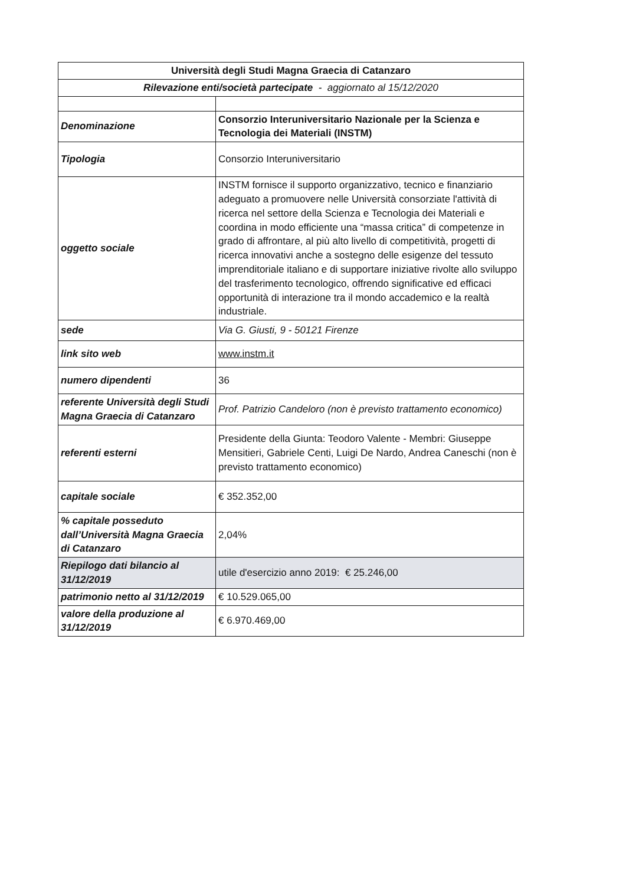| Università degli Studi Magna Graecia di Catanzaro | |
| Rilevazione enti/società partecipate - aggiornato al 15/12/2020 | |
| Denominazione | Consorzio Interuniversitario Nazionale per la Scienza e Tecnologia dei Materiali (INSTM) |
| Tipologia | Consorzio Interuniversitario |
| oggetto sociale | INSTM fornisce il supporto organizzativo, tecnico e finanziario adeguato a promuovere nelle Università consorziate l'attività di ricerca nel settore della Scienza e Tecnologia dei Materiali e coordina in modo efficiente una “massa critica” di competenze in grado di affrontare, al più alto livello di competitività, progetti di ricerca innovativi anche a sostegno delle esigenze del tessuto imprenditoriale italiano e di supportare iniziative rivolte allo sviluppo del trasferimento tecnologico, offrendo significative ed efficaci opportunità di interazione tra il mondo accademico e la realtà industriale. |
| sede | Via G. Giusti, 9 - 50121 Firenze |
| link sito web | www.instm.it |
| numero dipendenti | 36 |
| referente Università degli Studi Magna Graecia di Catanzaro | Prof. Patrizio Candeloro (non è previsto trattamento economico) |
| referenti esterni | Presidente della Giunta: Teodoro Valente - Membri: Giuseppe Mensitieri, Gabriele Centi, Luigi De Nardo, Andrea Caneschi (non è previsto trattamento economico) |
| capitale sociale | € 352.352,00 |
| % capitale posseduto dall’Università Magna Graecia di Catanzaro | 2,04% |
| Riepilogo dati bilancio al 31/12/2019 | utile d'esercizio anno 2019: € 25.246,00 |
| patrimonio netto al 31/12/2019 | € 10.529.065,00 |
| valore della produzione al 31/12/2019 | € 6.970.469,00 |